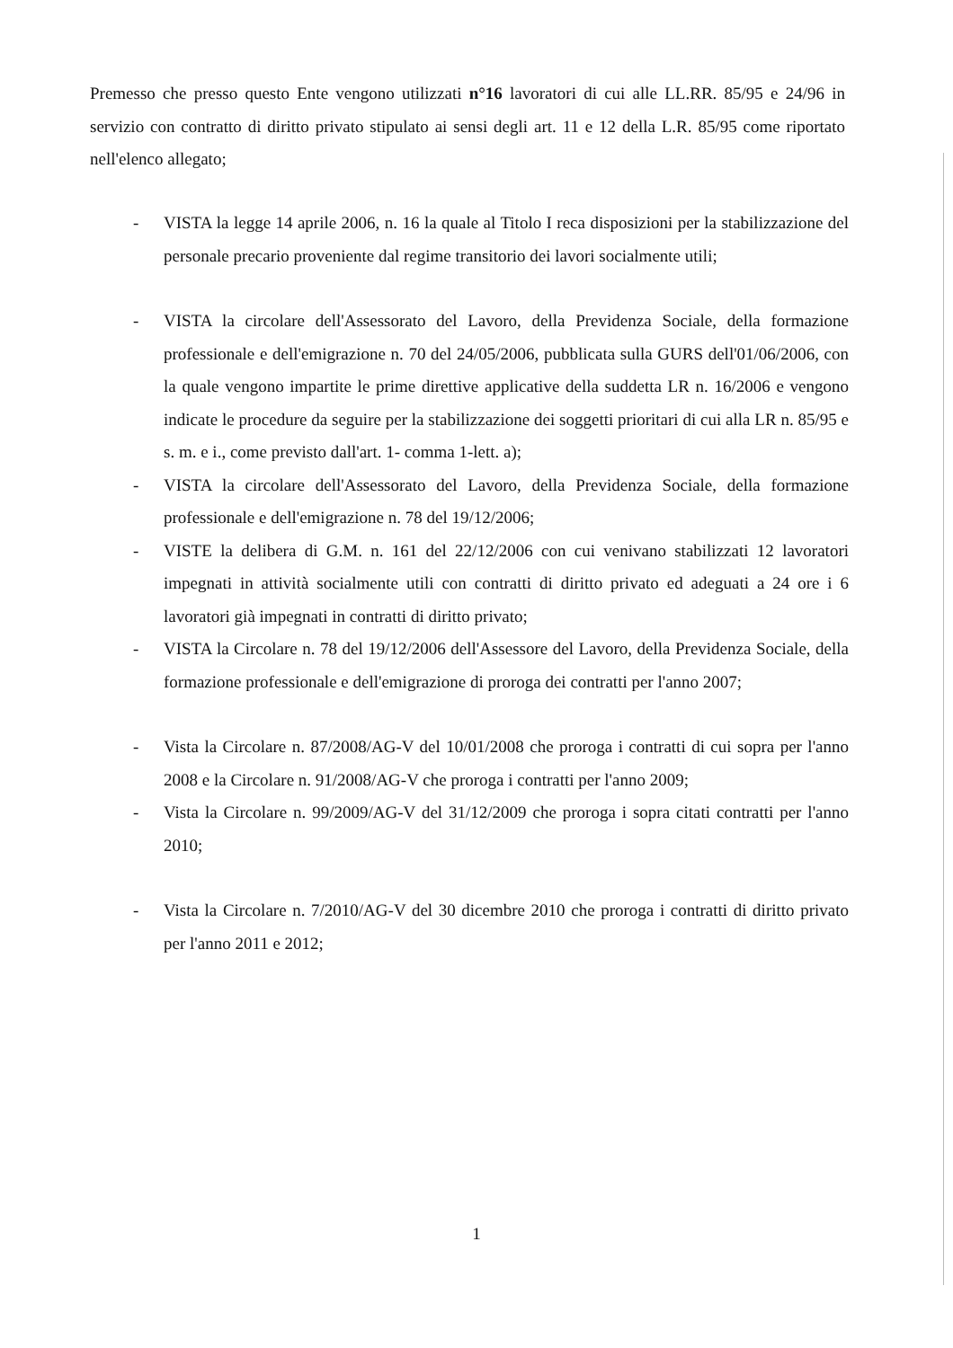Premesso che presso questo Ente vengono utilizzati n°16 lavoratori di cui alle LL.RR. 85/95 e 24/96 in servizio con contratto di diritto privato stipulato ai sensi degli art. 11 e 12 della L.R. 85/95 come riportato nell'elenco allegato;
- VISTA la legge 14 aprile 2006, n. 16 la quale al Titolo I reca disposizioni per la stabilizzazione del personale precario proveniente dal regime transitorio dei lavori socialmente utili;
- VISTA la circolare dell'Assessorato del Lavoro, della Previdenza Sociale, della formazione professionale e dell'emigrazione n. 70 del 24/05/2006, pubblicata sulla GURS dell'01/06/2006, con la quale vengono impartite le prime direttive applicative della suddetta LR n. 16/2006 e vengono indicate le procedure da seguire per la stabilizzazione dei soggetti prioritari di cui alla LR n. 85/95 e s. m. e i., come previsto dall'art. 1- comma 1-lett. a);
- VISTA la circolare dell'Assessorato del Lavoro, della Previdenza Sociale, della formazione professionale e dell'emigrazione n. 78 del 19/12/2006;
- VISTE la delibera di G.M. n. 161 del 22/12/2006 con cui venivano stabilizzati 12 lavoratori impegnati in attività socialmente utili con contratti di diritto privato ed adeguati a 24 ore i 6 lavoratori già impegnati in contratti di diritto privato;
- VISTA la Circolare n. 78 del 19/12/2006 dell'Assessore del Lavoro, della Previdenza Sociale, della formazione professionale e dell'emigrazione di proroga dei contratti per l'anno 2007;
- Vista la Circolare n. 87/2008/AG-V del 10/01/2008 che proroga i contratti di cui sopra per l'anno 2008 e la Circolare n. 91/2008/AG-V che proroga i contratti per l'anno 2009;
- Vista la Circolare n. 99/2009/AG-V del 31/12/2009 che proroga i sopra citati contratti per l'anno 2010;
- Vista la Circolare n. 7/2010/AG-V del 30 dicembre 2010 che proroga i contratti di diritto privato per l'anno 2011 e 2012;
1